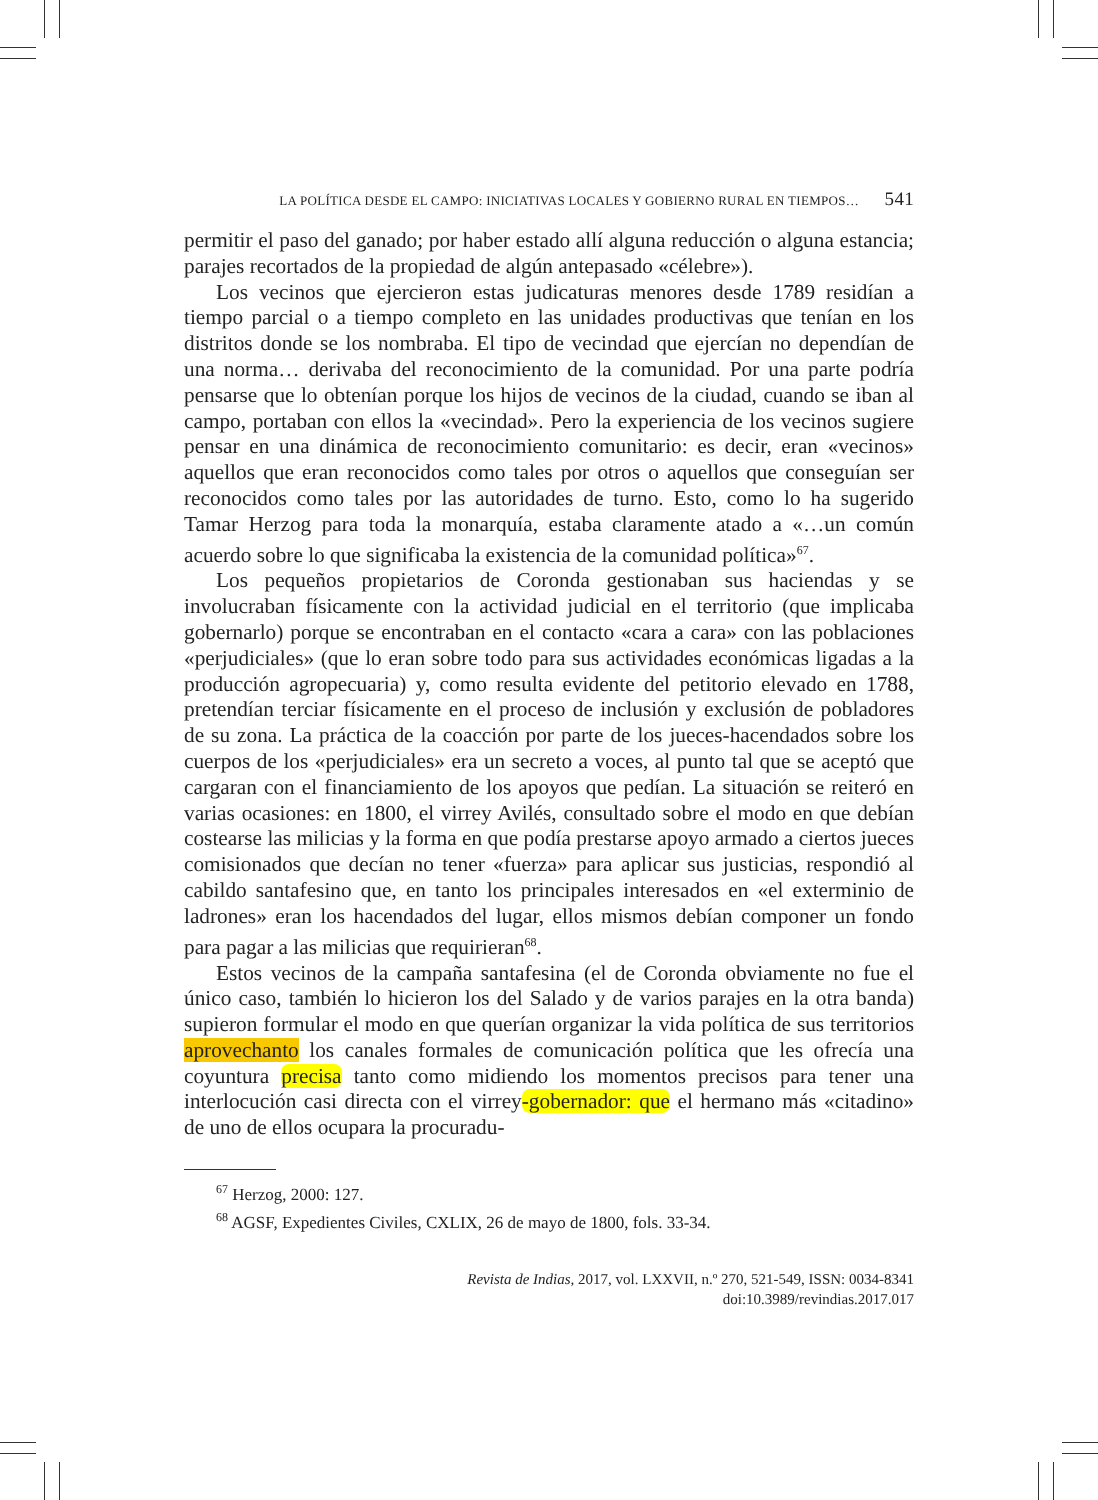LA POLÍTICA DESDE EL CAMPO: INICIATIVAS LOCALES Y GOBIERNO RURAL EN TIEMPOS… 541
permitir el paso del ganado; por haber estado allí alguna reducción o alguna estancia; parajes recortados de la propiedad de algún antepasado «célebre»).
Los vecinos que ejercieron estas judicaturas menores desde 1789 residían a tiempo parcial o a tiempo completo en las unidades productivas que tenían en los distritos donde se los nombraba. El tipo de vecindad que ejercían no dependían de una norma… derivaba del reconocimiento de la comunidad. Por una parte podría pensarse que lo obtenían porque los hijos de vecinos de la ciudad, cuando se iban al campo, portaban con ellos la «vecindad». Pero la experiencia de los vecinos sugiere pensar en una dinámica de reconocimiento comunitario: es decir, eran «vecinos» aquellos que eran reconocidos como tales por otros o aquellos que conseguían ser reconocidos como tales por las autoridades de turno. Esto, como lo ha sugerido Tamar Herzog para toda la monarquía, estaba claramente atado a «…un común acuerdo sobre lo que significaba la existencia de la comunidad política»<sup>67</sup>.
Los pequeños propietarios de Coronda gestionaban sus haciendas y se involucraban físicamente con la actividad judicial en el territorio (que implicaba gobernarlo) porque se encontraban en el contacto «cara a cara» con las poblaciones «perjudiciales» (que lo eran sobre todo para sus actividades económicas ligadas a la producción agropecuaria) y, como resulta evidente del petitorio elevado en 1788, pretendían terciar físicamente en el proceso de inclusión y exclusión de pobladores de su zona. La práctica de la coacción por parte de los jueces-hacendados sobre los cuerpos de los «perjudiciales» era un secreto a voces, al punto tal que se aceptó que cargaran con el financiamiento de los apoyos que pedían. La situación se reiteró en varias ocasiones: en 1800, el virrey Avilés, consultado sobre el modo en que debían costearse las milicias y la forma en que podía prestarse apoyo armado a ciertos jueces comisionados que decían no tener «fuerza» para aplicar sus justicias, respondió al cabildo santafesino que, en tanto los principales interesados en «el exterminio de ladrones» eran los hacendados del lugar, ellos mismos debían componer un fondo para pagar a las milicias que requirieran<sup>68</sup>.
Estos vecinos de la campaña santafesina (el de Coronda obviamente no fue el único caso, también lo hicieron los del Salado y de varios parajes en la otra banda) supieron formular el modo en que querían organizar la vida política de sus territorios aprovechanto los canales formales de comunicación política que les ofrecía una coyuntura precisa tanto como midiendo los momentos precisos para tener una interlocución casi directa con el virrey-gobernador: que el hermano más «citadino» de uno de ellos ocupara la procuradu-
<sup>67</sup> Herzog, 2000: 127.
<sup>68</sup> AGSF, Expedientes Civiles, CXLIX, 26 de mayo de 1800, fols. 33-34.
Revista de Indias, 2017, vol. LXXVII, n.º 270, 521-549, ISSN: 0034-8341
doi:10.3989/revindias.2017.017